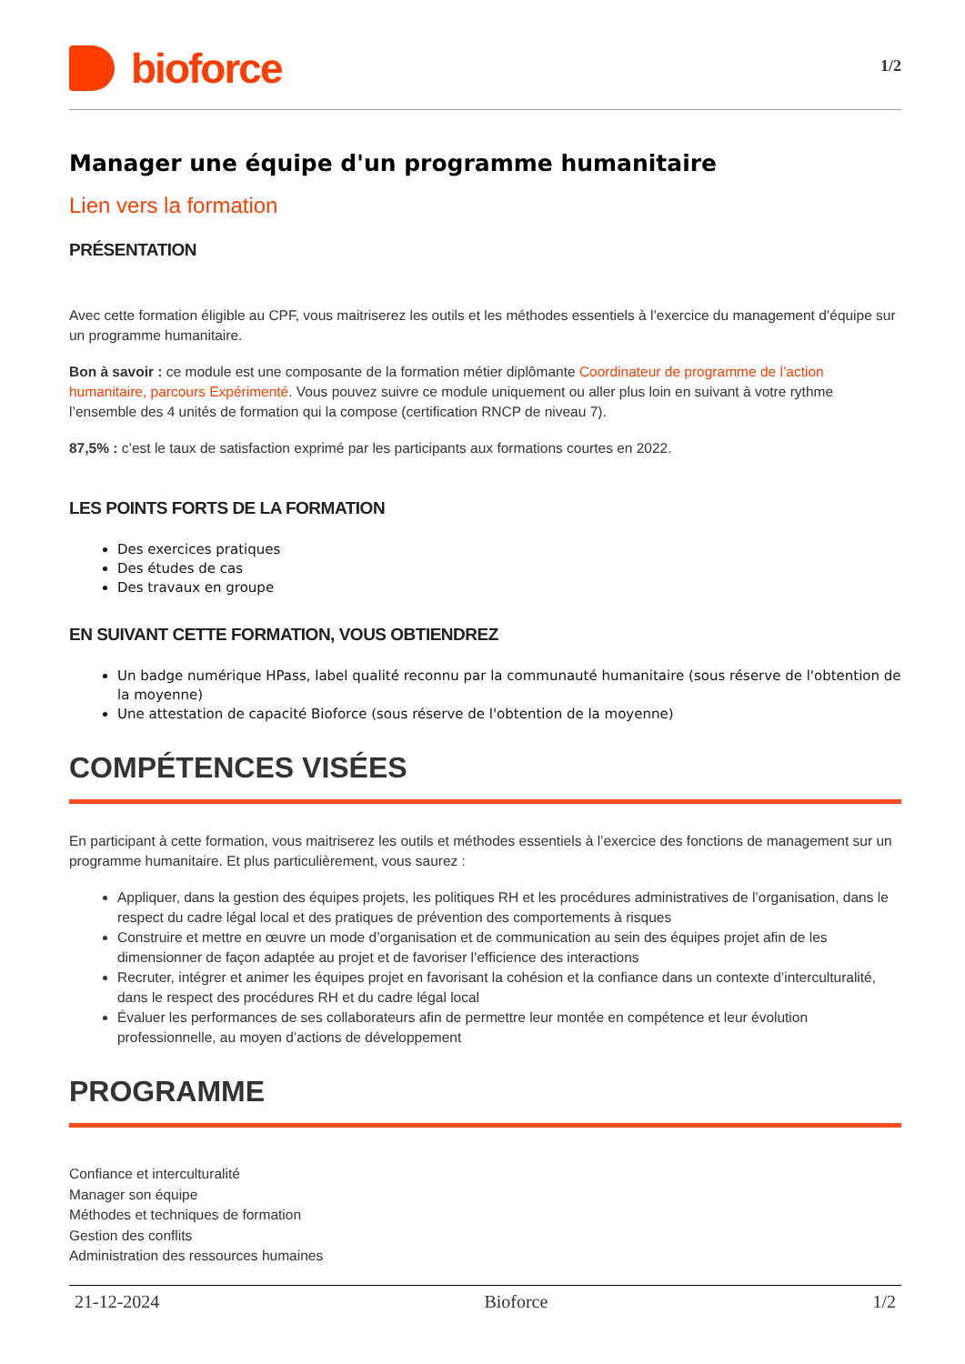bioforce
1/2
Manager une équipe d'un programme humanitaire
Lien vers la formation
PRÉSENTATION
Avec cette formation éligible au CPF, vous maitriserez les outils et les méthodes essentiels à l’exercice du management d’équipe sur un programme humanitaire.
Bon à savoir : ce module est une composante de la formation métier diplômante Coordinateur de programme de l’action humanitaire, parcours Expérimenté. Vous pouvez suivre ce module uniquement ou aller plus loin en suivant à votre rythme l’ensemble des 4 unités de formation qui la compose (certification RNCP de niveau 7).
87,5% : c’est le taux de satisfaction exprimé par les participants aux formations courtes en 2022.
LES POINTS FORTS DE LA FORMATION
Des exercices pratiques
Des études de cas
Des travaux en groupe
EN SUIVANT CETTE FORMATION, VOUS OBTIENDREZ
Un badge numérique HPass, label qualité reconnu par la communauté humanitaire (sous réserve de l'obtention de la moyenne)
Une attestation de capacité Bioforce (sous réserve de l'obtention de la moyenne)
COMPÉTENCES VISÉES
En participant à cette formation, vous maitriserez les outils et méthodes essentiels à l’exercice des fonctions de management sur un programme humanitaire. Et plus particulièrement, vous saurez :
Appliquer, dans la gestion des équipes projets, les politiques RH et les procédures administratives de l’organisation, dans le respect du cadre légal local et des pratiques de prévention des comportements à risques
Construire et mettre en œuvre un mode d’organisation et de communication au sein des équipes projet afin de les dimensionner de façon adaptée au projet et de favoriser l’efficience des interactions
Recruter, intégrer et animer les équipes projet en favorisant la cohésion et la confiance dans un contexte d’interculturalité, dans le respect des procédures RH et du cadre légal local
Évaluer les performances de ses collaborateurs afin de permettre leur montée en compétence et leur évolution professionnelle, au moyen d’actions de développement
PROGRAMME
Confiance et interculturalité
Manager son équipe
Méthodes et techniques de formation
Gestion des conflits
Administration des ressources humaines
21-12-2024 Bioforce 1/2